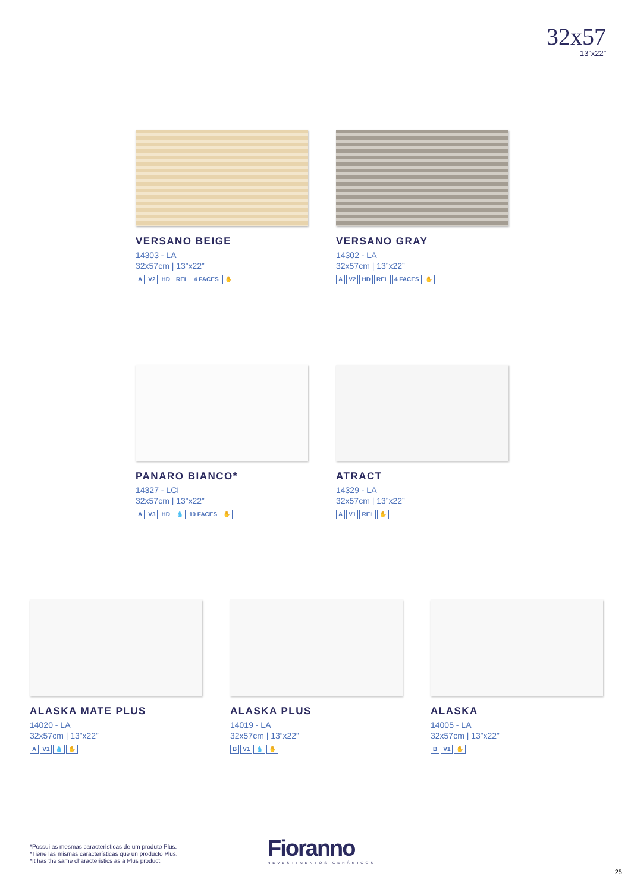32x57
13”x22”
VERSANO BEIGE
14303 - LA
32x57cm | 13”x22”
A V2 HD REL 4 FACES ✋
VERSANO GRAY
14302 - LA
32x57cm | 13”x22”
A V2 HD REL 4 FACES ✋
PANARO BIANCO*
14327 - LCI
32x57cm | 13”x22”
A V3 HD 💧 10 FACES ✋
ATRACT
14329 - LA
32x57cm | 13”x22”
A V1 REL ✋
ALASKA MATE PLUS
14020 - LA
32x57cm | 13”x22”
A V1 💧 ✋
ALASKA PLUS
14019 - LA
32x57cm | 13”x22”
B V1 💧 ✋
ALASKA
14005 - LA
32x57cm | 13”x22”
B V1 ✋
*Possui as mesmas características de um produto Plus.
*Tiene las mismas características que un producto Plus.
*It has the same characteristics as a Plus product.
Fioranno
REVESTIMENTOS CERÂMICOS
25